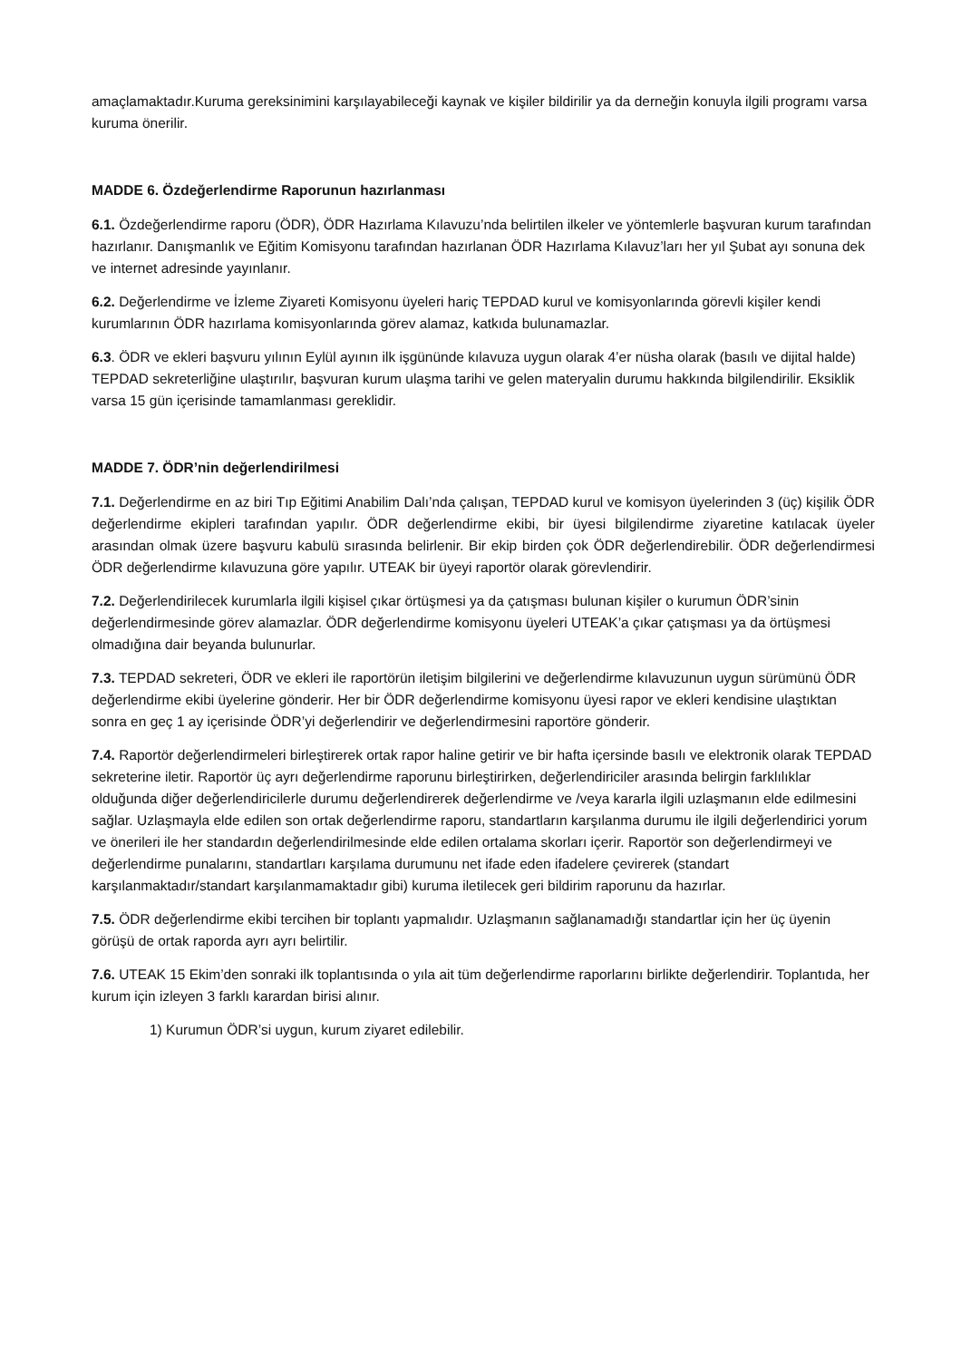amaçlamaktadır.Kuruma gereksinimini karşılayabileceği kaynak ve kişiler bildirilir ya da derneğin konuyla ilgili programı varsa kuruma önerilir.
MADDE 6. Özdeğerlendirme Raporunun hazırlanması
6.1. Özdeğerlendirme raporu (ÖDR), ÖDR Hazırlama Kılavuzu’nda belirtilen ilkeler ve yöntemlerle başvuran kurum tarafından hazırlanır. Danışmanlık ve Eğitim Komisyonu tarafından hazırlanan ÖDR Hazırlama Kılavuz’ları her yıl Şubat ayı sonuna dek ve internet adresinde yayınlanır.
6.2. Değerlendirme ve İzleme Ziyareti Komisyonu üyeleri hariç TEPDAD kurul ve komisyonlarında görevli kişiler kendi kurumlarının ÖDR hazırlama komisyonlarında görev alamaz, katkıda bulunamazlar.
6.3. ÖDR ve ekleri başvuru yılının Eylül ayının ilk işgününde kılavuza uygun olarak 4’er nüsha olarak (basılı ve dijital halde) TEPDAD sekreterliğine ulaştırılır, başvuran kurum ulaşma tarihi ve gelen materyalin durumu hakkında bilgilendirilir. Eksiklik varsa 15 gün içerisinde tamamlanması gereklidir.
MADDE 7. ÖDR’nin değerlendirilmesi
7.1. Değerlendirme en az biri Tıp Eğitimi Anabilim Dalı’nda çalışan, TEPDAD kurul ve komisyon üyelerinden 3 (üç) kişilik ÖDR değerlendirme ekipleri tarafından yapılır. ÖDR değerlendirme ekibi, bir üyesi bilgilendirme ziyaretine katılacak üyeler arasından olmak üzere başvuru kabulü sırasında belirlenir. Bir ekip birden çok ÖDR değerlendirebilir. ÖDR değerlendirmesi ÖDR değerlendirme kılavuzuna göre yapılır. UTEAK bir üyeyi raportör olarak görevlendirir.
7.2. Değerlendirilecek kurumlarla ilgili kişisel çıkar örtüşmesi ya da çatışması bulunan kişiler o kurumun ÖDR’sinin değerlendirmesinde görev alamazlar. ÖDR değerlendirme komisyonu üyeleri UTEAK’a çıkar çatışması ya da örtüşmesi olmadığına dair beyanda bulunurlar.
7.3. TEPDAD sekreteri, ÖDR ve ekleri ile raportörün iletişim bilgilerini ve değerlendirme kılavuzunun uygun sürümünü ÖDR değerlendirme ekibi üyelerine gönderir. Her bir ÖDR değerlendirme komisyonu üyesi rapor ve ekleri kendisine ulaştıktan sonra en geç 1 ay içerisinde ÖDR’yi değerlendirir ve değerlendirmesini raportöre gönderir.
7.4. Raportör değerlendirmeleri birleştirerek ortak rapor haline getirir ve bir hafta içersinde basılı ve elektronik olarak TEPDAD sekreterine iletir. Raportör üç ayrı değerlendirme raporunu birleştirirken, değerlendiriciler arasında belirgin farklılıklar olduğunda diğer değerlendiricilerle durumu değerlendirerek değerlendirme ve /veya kararla ilgili uzlaşmanın elde edilmesini sağlar. Uzlaşmayla elde edilen son ortak değerlendirme raporu, standartların karşılanma durumu ile ilgili değerlendirici yorum ve önerileri ile her standardın değerlendirilmesinde elde edilen ortalama skorları içerir. Raportör son değerlendirmeyi ve değerlendirme punalarını, standartları karşılama durumunu net ifade eden ifadelere çevirerek (standart karşılanmaktadır/standart karşılanmamaktadır gibi) kuruma iletilecek geri bildirim raporunu da hazırlar.
7.5. ÖDR değerlendirme ekibi tercihen bir toplantı yapmalıdır. Uzlaşmanın sağlanamadığı standartlar için her üç üyenin görüşü de ortak raporda ayrı ayrı belirtilir.
7.6. UTEAK 15 Ekim’den sonraki ilk toplantısında o yıla ait tüm değerlendirme raporlarını birlikte değerlendirir. Toplantıda, her kurum için izleyen 3 farklı karardan birisi alınır.
1) Kurumun ÖDR’si uygun, kurum ziyaret edilebilir.